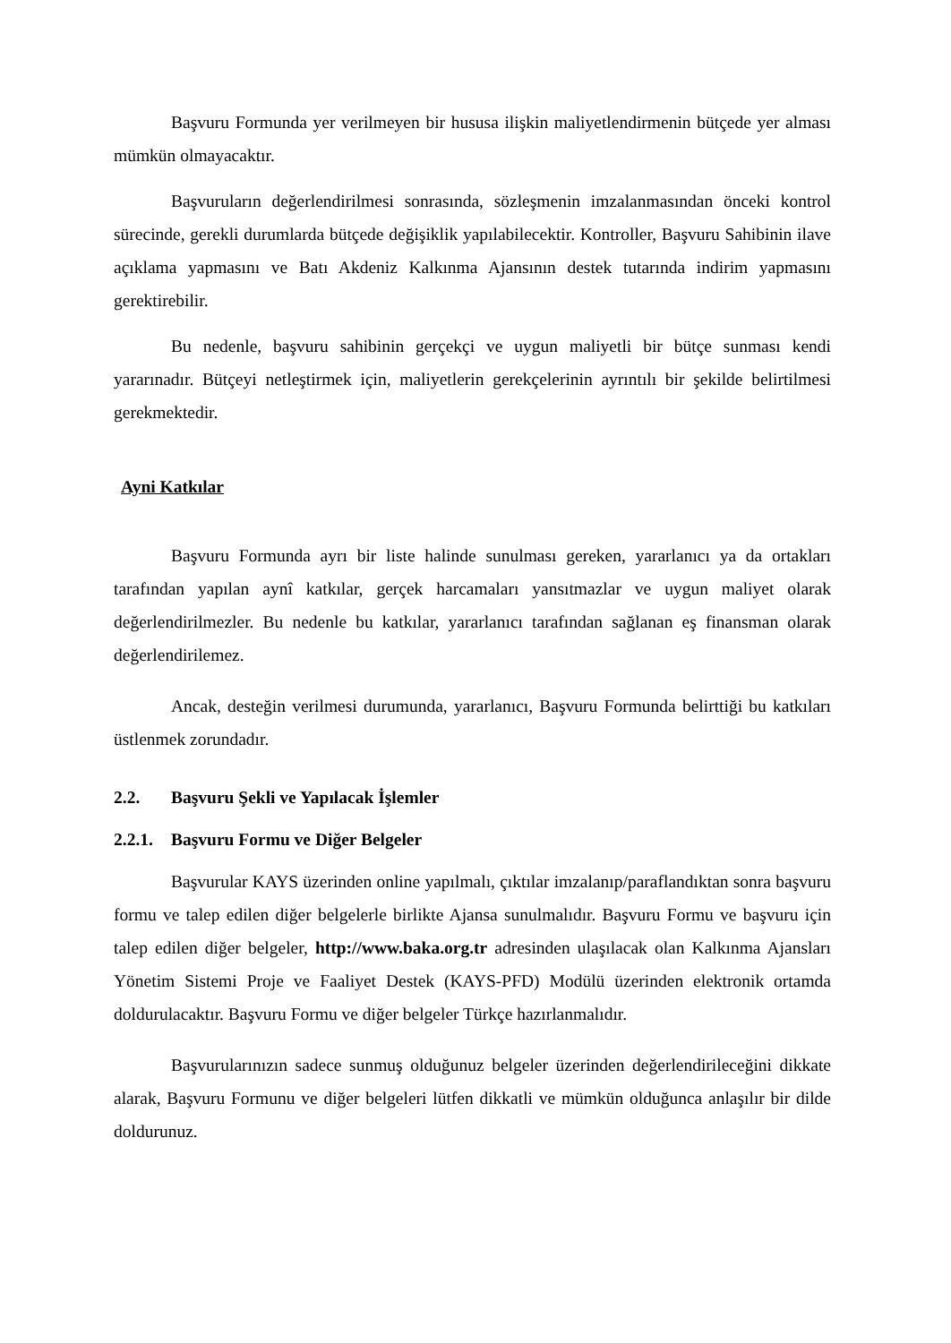Başvuru Formunda yer verilmeyen bir hususa ilişkin maliyetlendirmenin bütçede yer alması mümkün olmayacaktır.
Başvuruların değerlendirilmesi sonrasında, sözleşmenin imzalanmasından önceki kontrol sürecinde, gerekli durumlarda bütçede değişiklik yapılabilecektir. Kontroller, Başvuru Sahibinin ilave açıklama yapmasını ve Batı Akdeniz Kalkınma Ajansının destek tutarında indirim yapmasını gerektirebilir.
Bu nedenle, başvuru sahibinin gerçekçi ve uygun maliyetli bir bütçe sunması kendi yararınadır. Bütçeyi netleştirmek için, maliyetlerin gerekçelerinin ayrıntılı bir şekilde belirtilmesi gerekmektedir.
Ayni Katkılar
Başvuru Formunda ayrı bir liste halinde sunulması gereken, yararlanıcı ya da ortakları tarafından yapılan aynî katkılar, gerçek harcamaları yansıtmazlar ve uygun maliyet olarak değerlendirilmezler. Bu nedenle bu katkılar, yararlanıcı tarafından sağlanan eş finansman olarak değerlendirilemez.
Ancak, desteğin verilmesi durumunda, yararlanıcı, Başvuru Formunda belirttiği bu katkıları üstlenmek zorundadır.
2.2. Başvuru Şekli ve Yapılacak İşlemler
2.2.1. Başvuru Formu ve Diğer Belgeler
Başvurular KAYS üzerinden online yapılmalı, çıktılar imzalanıp/paraflandıktan sonra başvuru formu ve talep edilen diğer belgelerle birlikte Ajansa sunulmalıdır. Başvuru Formu ve başvuru için talep edilen diğer belgeler, http://www.baka.org.tr adresinden ulaşılacak olan Kalkınma Ajansları Yönetim Sistemi Proje ve Faaliyet Destek (KAYS-PFD) Modülü üzerinden elektronik ortamda doldurulacaktır. Başvuru Formu ve diğer belgeler Türkçe hazırlanmalıdır.
Başvurularınızın sadece sunmuş olduğunuz belgeler üzerinden değerlendirileceğini dikkate alarak, Başvuru Formunu ve diğer belgeleri lütfen dikkatli ve mümkün olduğunca anlaşılır bir dilde doldurunuz.